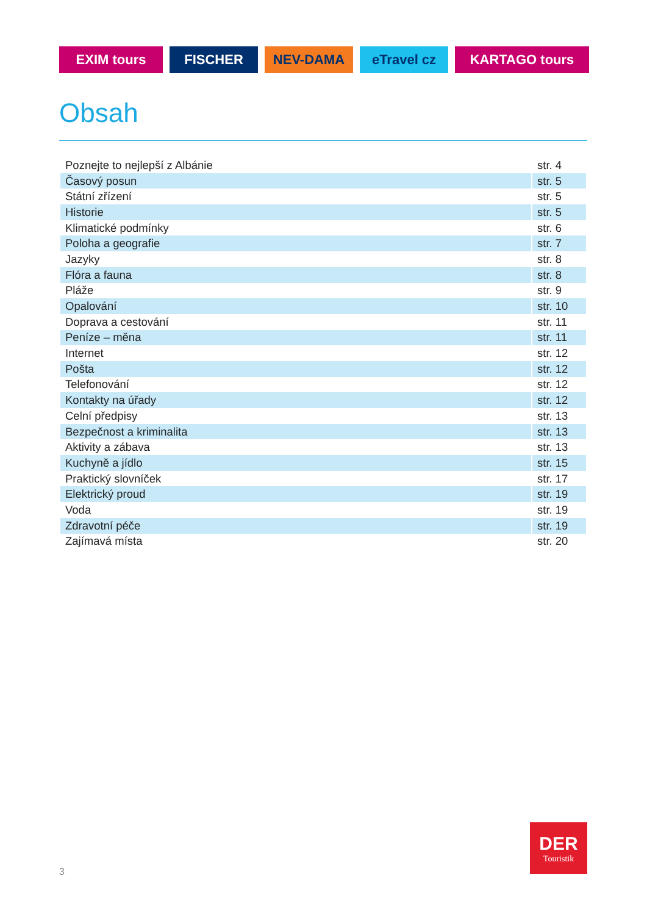EXIM tours FISCHER NEV-DAMA eTravel cz KARTAGO tours
Obsah
| Poznejte to nejlepší z Albánie | str. 4 |
| Časový posun | str. 5 |
| Státní zřízení | str. 5 |
| Historie | str. 5 |
| Klimatické podmínky | str. 6 |
| Poloha a geografie | str. 7 |
| Jazyky | str. 8 |
| Flóra a fauna | str. 8 |
| Pláže | str. 9 |
| Opalování | str. 10 |
| Doprava a cestování | str. 11 |
| Peníze – měna | str. 11 |
| Internet | str. 12 |
| Pošta | str. 12 |
| Telefonování | str. 12 |
| Kontakty na úřady | str. 12 |
| Celní předpisy | str. 13 |
| Bezpečnost a kriminalita | str. 13 |
| Aktivity a zábava | str. 13 |
| Kuchyně a jídlo | str. 15 |
| Praktický slovníček | str. 17 |
| Elektrický proud | str. 19 |
| Voda | str. 19 |
| Zdravotní péče | str. 19 |
| Zajímavá místa | str. 20 |
3
DER
Touristik